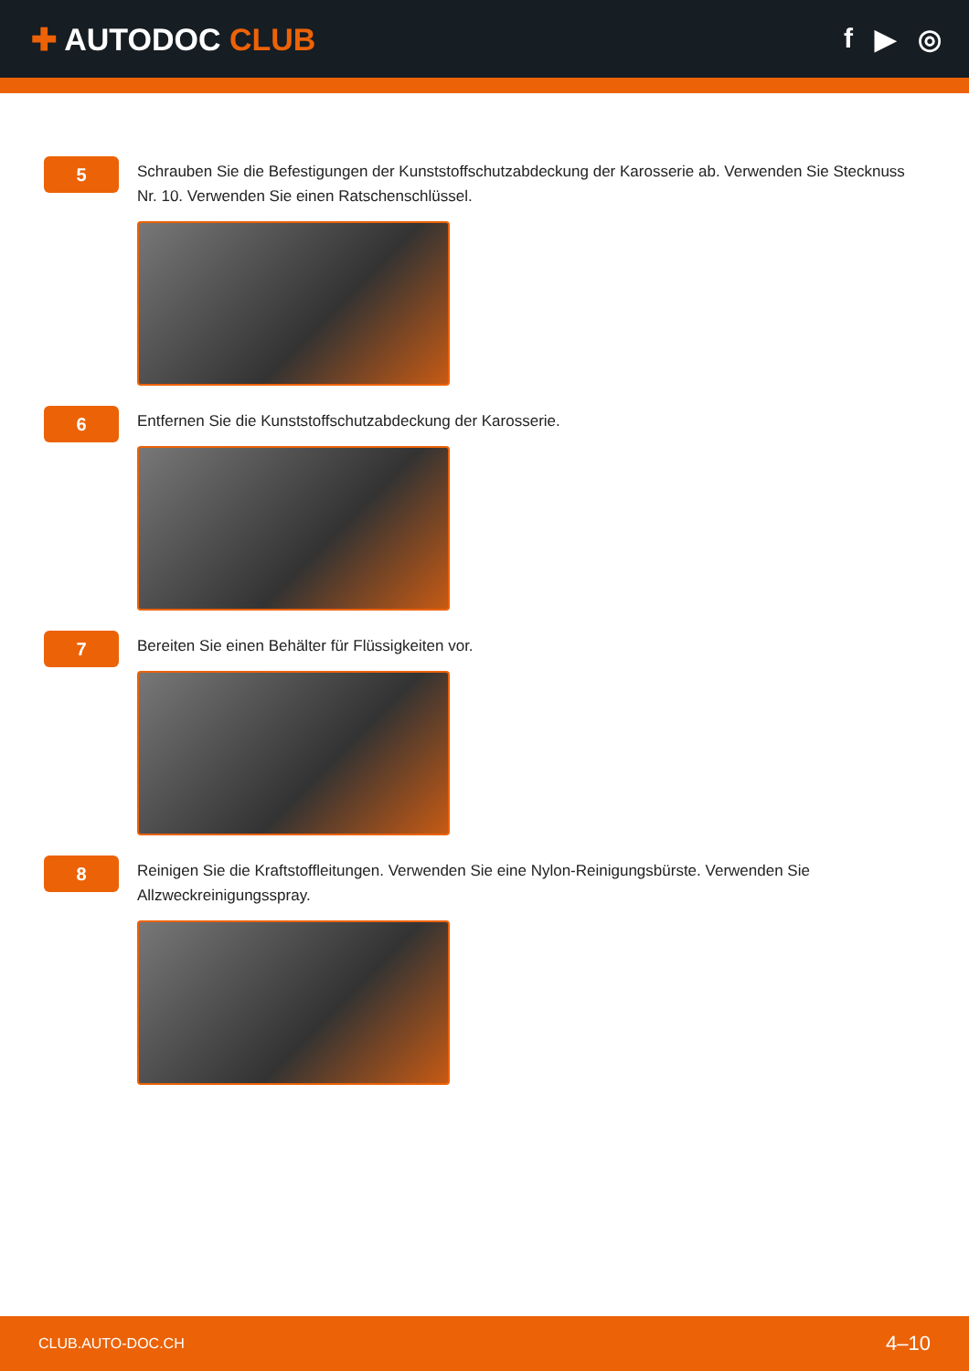✚ AUTODOC CLUB f ▶ ◎
5
Schrauben Sie die Befestigungen der Kunststoffschutzabdeckung der Karosserie ab. Verwenden Sie Stecknuss Nr. 10. Verwenden Sie einen Ratschenschlüssel.
6
Entfernen Sie die Kunststoffschutzabdeckung der Karosserie.
7
Bereiten Sie einen Behälter für Flüssigkeiten vor.
8
Reinigen Sie die Kraftstoffleitungen. Verwenden Sie eine Nylon-Reinigungsbürste. Verwenden Sie Allzweckreinigungsspray.
CLUB.AUTO-DOC.CH 4–10